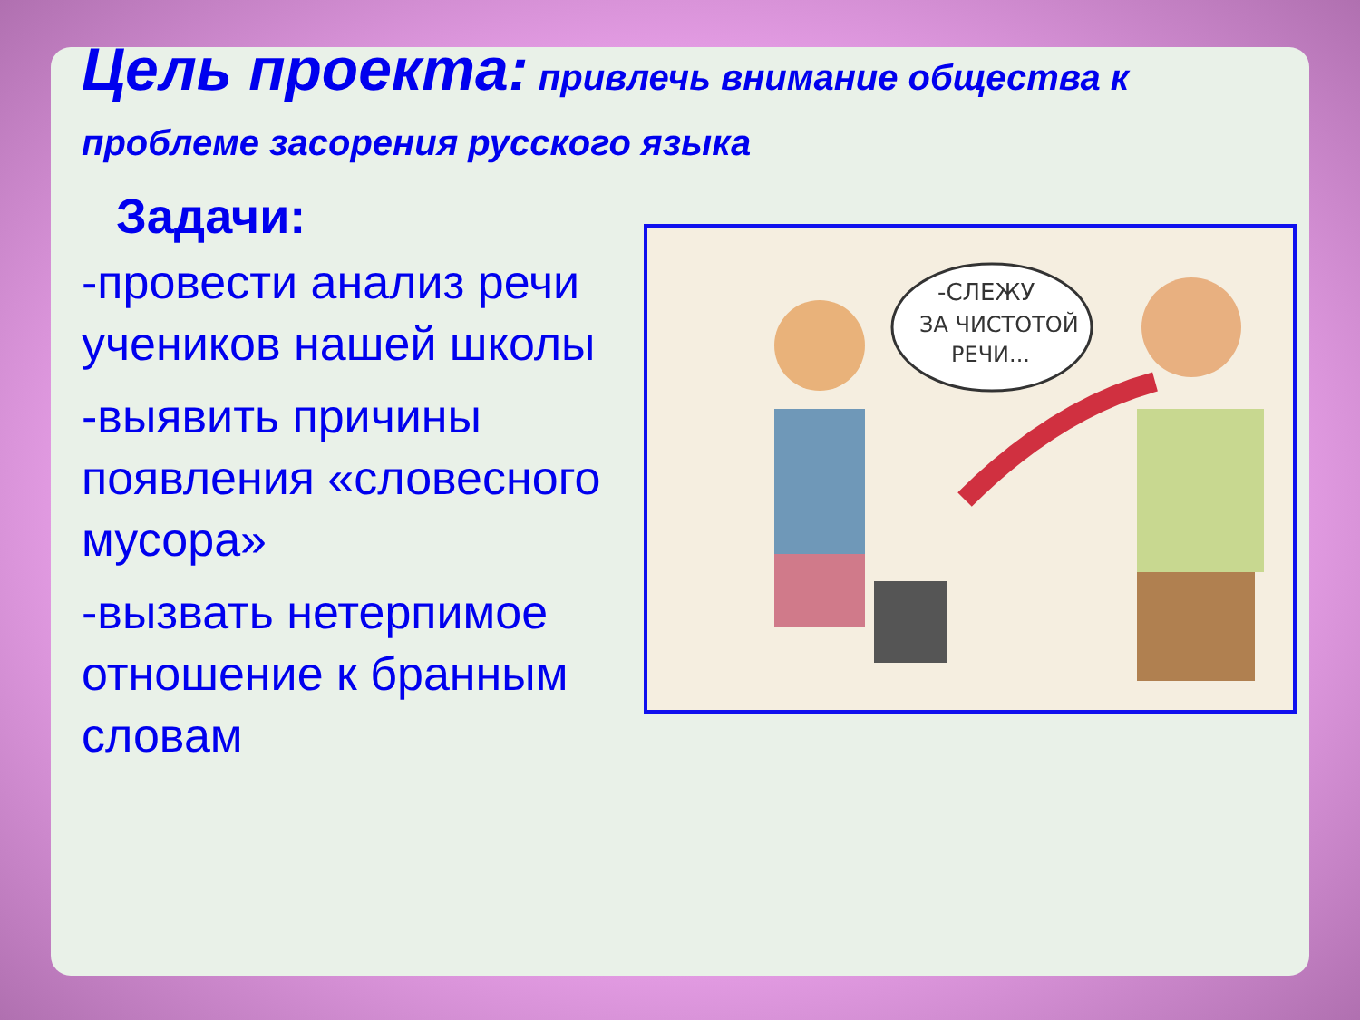Цель проекта: привлечь внимание общества к проблеме засорения русского языка
Задачи:
-провести анализ речи
учеников нашей школы
-выявить причины
появления «словесного
мусора»
-вызвать нетерпимое
отношение к бранным
словам
-СЛЕЖУ
ЗА ЧИСТОТОЙ
РЕЧИ...